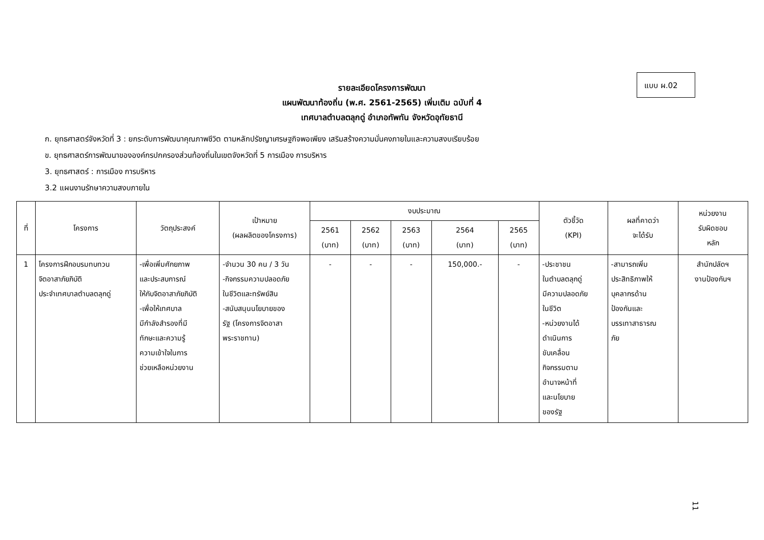แบบ ผ.02
รายละเอียดโครงการพัฒนา
แผนพัฒนาท้องถิ่น (พ.ศ. 2561-2565) เพิ่มเติม ฉบับที่ 4
เทศบาลตำบลตลุกดู่ อำเภอทัพทัน จังหวัดอุทัยธานี
ก. ยุทธศาสตร์จังหวัดที่ 3 : ยกระดับการพัฒนาคุณภาพชีวิต ตามหลักปรัชญาเศรษฐกิจพอเพียง เสริมสร้างความมั่นคงภายในและความสงบเรียบร้อย
ข. ยุทธศาสตร์การพัฒนาขององค์กรปกครองส่วนท้องถิ่นในเขตจังหวัดที่ 5 การเมือง การบริหาร
3. ยุทธศาสตร์ : การเมือง การบริหาร
3.2 แผนงานรักษาความสงบภายใน
| ที่ | โครงการ | วัตถุประสงค์ | เป้าหมาย (ผลผลิตของโครงการ) | งบประมาณ | | | | | ตัวชี้วัด (KPI) | ผลที่คาดว่า จะได้รับ | หน่วยงาน รับผิดชอบ หลัก |
| --- | --- | --- | --- | --- | --- | --- | --- | --- | --- | --- | --- |
| | | | | 2561 (บาท) | 2562 (บาท) | 2563 (บาท) | 2564 (บาท) | 2565 (บาท) | | | |
| 1 | โครงการฝึกอบรมทบทวน จิตอาสาภัยภิบัติ ประจำเทศบาลตำบลตลุกดู่ | -เพื่อเพิ่มศักยภาพ และประสบการณ์ ให้กับจิตอาสาภัยภิบัติ -เพื่อให้เทศบาล มีกำลังสำรองที่มี ทักษะและความรู้ ความเข้าใจในการ ช่วยเหลือหน่วยงาน | -จำนวน 30 คน / 3 วัน -กิจกรรมความปลอดภัย ในชีวิตและทรัพย์สิน -สนับสนุนนโยบายของ รัฐ (โครงการจิตอาสา พระราชทาน) | - | - | - | 150,000.- | - | -ประชาชน ในตำบลตลุกดู่ มีความปลอดภัย ในชีวิต -หน่วยงานได้ ดำเนินการ ขับเคลื่อน กิจกรรมตาม อำนาจหน้าที่ และนโยบาย ของรัฐ | -สามารถเพิ่ม ประสิทธิภาพให้ บุคลากรด้าน ป้องกันและ บรรเทาสาธารณ ภัย | สำนักปลัดฯ งานป้องกันฯ |
11